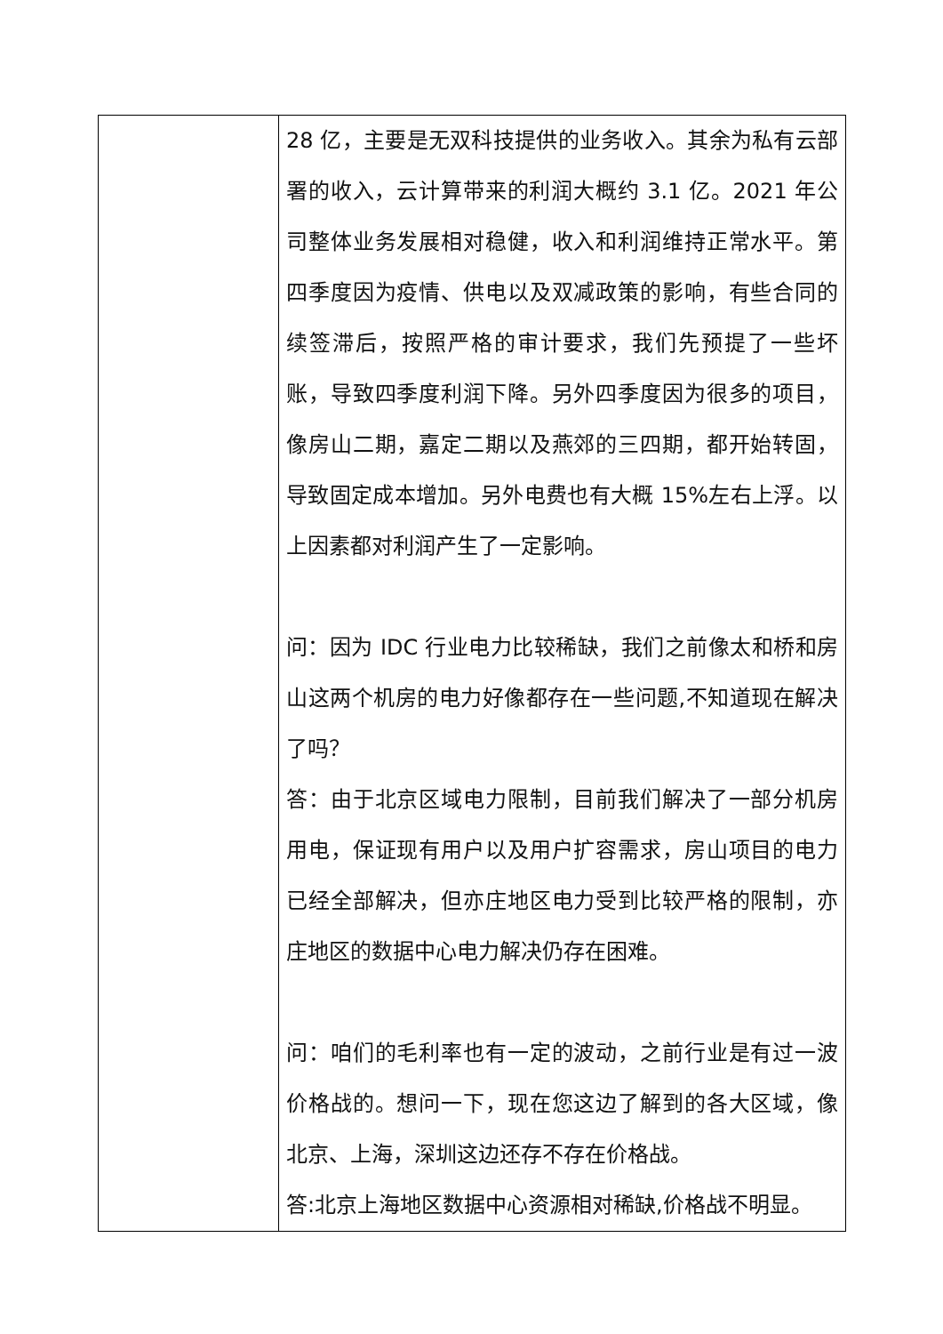| | 28 亿，主要是无双科技提供的业务收入。其余为私有云部署的收入，云计算带来的利润大概约 3.1 亿。2021 年公司整体业务发展相对稳健，收入和利润维持正常水平。第四季度因为疫情、供电以及双减政策的影响，有些合同的续签滞后，按照严格的审计要求，我们先预提了一些坏账，导致四季度利润下降。另外四季度因为很多的项目，像房山二期，嘉定二期以及燕郊的三四期，都开始转固，导致固定成本增加。另外电费也有大概 15%左右上浮。以上因素都对利润产生了一定影响。 问：因为 IDC 行业电力比较稀缺，我们之前像太和桥和房山这两个机房的电力好像都存在一些问题,不知道现在解决了吗？ 答：由于北京区域电力限制，目前我们解决了一部分机房用电，保证现有用户以及用户扩容需求，房山项目的电力已经全部解决，但亦庄地区电力受到比较严格的限制，亦庄地区的数据中心电力解决仍存在困难。 问：咱们的毛利率也有一定的波动，之前行业是有过一波价格战的。想问一下，现在您这边了解到的各大区域，像北京、上海，深圳这边还存不存在价格战。 答:北京上海地区数据中心资源相对稀缺,价格战不明显。 |